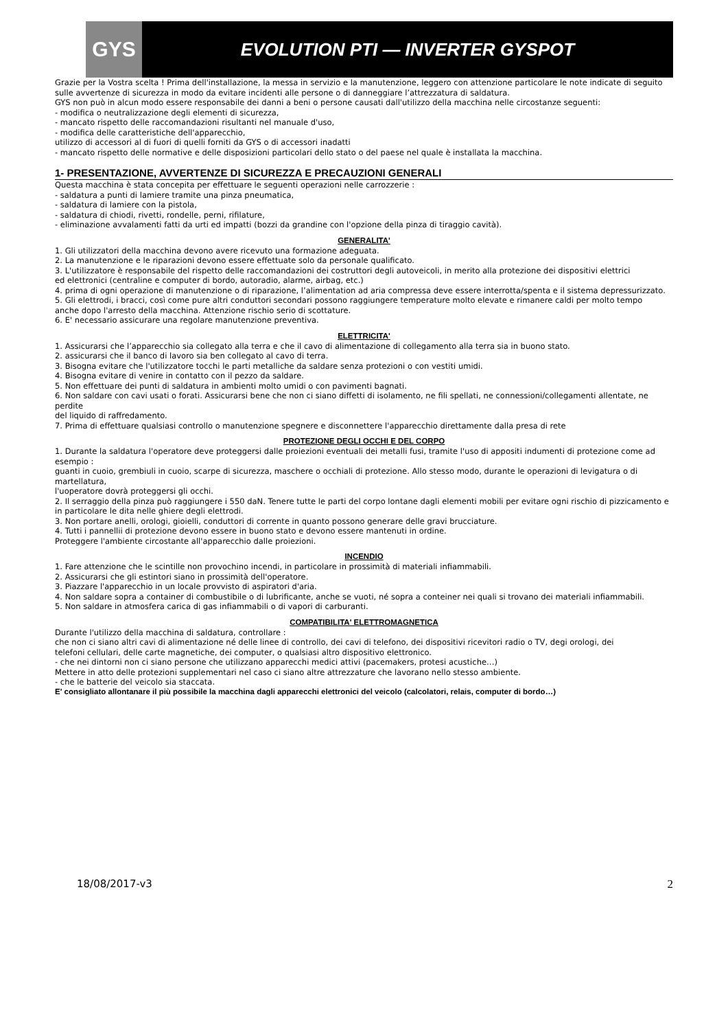GYS
EVOLUTION PTI — INVERTER GYSPOT
Grazie per la Vostra scelta ! Prima dell'installazione, la messa in servizio e la manutenzione, leggero con attenzione particolare le note indicate di seguito
sulle avvertenze di sicurezza in modo da evitare incidenti alle persone o di danneggiare l’attrezzatura di saldatura.
GYS non può in alcun modo essere responsabile dei danni a beni o persone causati dall'utilizzo della macchina nelle circostanze seguenti:
- modifica o neutralizzazione degli elementi di sicurezza,
- mancato rispetto delle raccomandazioni risultanti nel manuale d'uso,
- modifica delle caratteristiche dell'apparecchio,
utilizzo di accessori al di fuori di quelli forniti da GYS o di accessori inadatti
- mancato rispetto delle normative e delle disposizioni particolari dello stato o del paese nel quale è installata la macchina.
1- PRESENTAZIONE, AVVERTENZE DI SICUREZZA E PRECAUZIONI GENERALI
Questa macchina è stata concepita per effettuare le seguenti operazioni nelle carrozzerie :
- saldatura a punti di lamiere tramite una pinza pneumatica,
- saldatura di lamiere con la pistola,
- saldatura di chiodi, rivetti, rondelle, perni, rifilature,
- eliminazione avvalamenti fatti da urti ed impatti (bozzi da grandine con l'opzione della pinza di tiraggio cavità).
GENERALITA'
1. Gli utilizzatori della macchina devono avere ricevuto una formazione adeguata.
2. La manutenzione e le riparazioni devono essere effettuate solo da personale qualificato.
3. L'utilizzatore è responsabile del rispetto delle raccomandazioni dei costruttori degli autoveicoli, in merito alla protezione dei dispositivi elettrici
ed elettronici (centraline e computer di bordo, autoradio, alarme, airbag, etc.)
4. prima di ogni operazione di manutenzione o di riparazione, l’alimentation ad aria compressa deve essere interrotta/spenta e il sistema depressurizzato.
5. Gli elettrodi, i bracci, così come pure altri conduttori secondari possono raggiungere temperature molto elevate e rimanere caldi per molto tempo
anche dopo l'arresto della macchina. Attenzione rischio serio di scottature.
6. E' necessario assicurare una regolare manutenzione preventiva.
ELETTRICITA'
1. Assicurarsi che l’apparecchio sia collegato alla terra e che il cavo di alimentazione di collegamento alla terra sia in buono stato.
2. assicurarsi che il banco di lavoro sia ben collegato al cavo di terra.
3. Bisogna evitare che l'utilizzatore tocchi le parti metalliche da saldare senza protezioni o con vestiti umidi.
4. Bisogna evitare di venire in contatto con il pezzo da saldare.
5. Non effettuare dei punti di saldatura in ambienti molto umidi o con pavimenti bagnati.
6. Non saldare con cavi usati o forati. Assicurarsi bene che non ci siano diffetti di isolamento, ne fili spellati, ne connessioni/collegamenti allentate, ne perdite
del liquido di raffredamento.
7. Prima di effettuare qualsiasi controllo o manutenzione spegnere e disconnettere l'apparecchio direttamente dalla presa di rete
PROTEZIONE DEGLI OCCHI E DEL CORPO
1. Durante la saldatura l'operatore deve proteggersi dalle proiezioni eventuali dei metalli fusi, tramite l'uso di appositi indumenti di protezione come ad esempio :
guanti in cuoio, grembiuli in cuoio, scarpe di sicurezza, maschere o occhiali di protezione. Allo stesso modo, durante le operazioni di levigatura o di martellatura,
l'uoperatore dovrà proteggersi gli occhi.
2. Il serraggio della pinza può raggiungere i 550 daN. Tenere tutte le parti del corpo lontane dagli elementi mobili per evitare ogni rischio di pizzicamento e in particolare le dita nelle ghiere degli elettrodi.
3. Non portare anelli, orologi, gioielli, conduttori di corrente in quanto possono generare delle gravi brucciature.
4. Tutti i pannellii di protezione devono essere in buono stato e devono essere mantenuti in ordine.
Proteggere l'ambiente circostante all'apparecchio dalle proiezioni.
INCENDIO
1. Fare attenzione che le scintille non provochino incendi, in particolare in prossimità di materiali infiammabili.
2. Assicurarsi che gli estintori siano in prossimità dell'operatore.
3. Piazzare l'apparecchio in un locale provvisto di aspiratori d'aria.
4. Non saldare sopra a container di combustibile o di lubrificante, anche se vuoti, né sopra a conteiner nei quali si trovano dei materiali infiammabili.
5. Non saldare in atmosfera carica di gas infiammabili o di vapori di carburanti.
COMPATIBILITA' ELETTROMAGNETICA
Durante l'utilizzo della macchina di saldatura, controllare :
che non ci siano altri cavi di alimentazione né delle linee di controllo, dei cavi di telefono, dei dispositivi ricevitori radio o TV, degi orologi, dei
telefoni cellulari, delle carte magnetiche, dei computer, o qualsiasi altro dispositivo elettronico.
- che nei dintorni non ci siano persone che utilizzano apparecchi medici attivi (pacemakers, protesi acustiche…)
Mettere in atto delle protezioni supplementari nel caso ci siano altre attrezzature che lavorano nello stesso ambiente.
- che le batterie del veicolo sia staccata.
E' consigliato allontanare il più possibile la macchina dagli apparecchi elettronici del veicolo (calcolatori, relais, computer di bordo…)
18/08/2017-v3 2